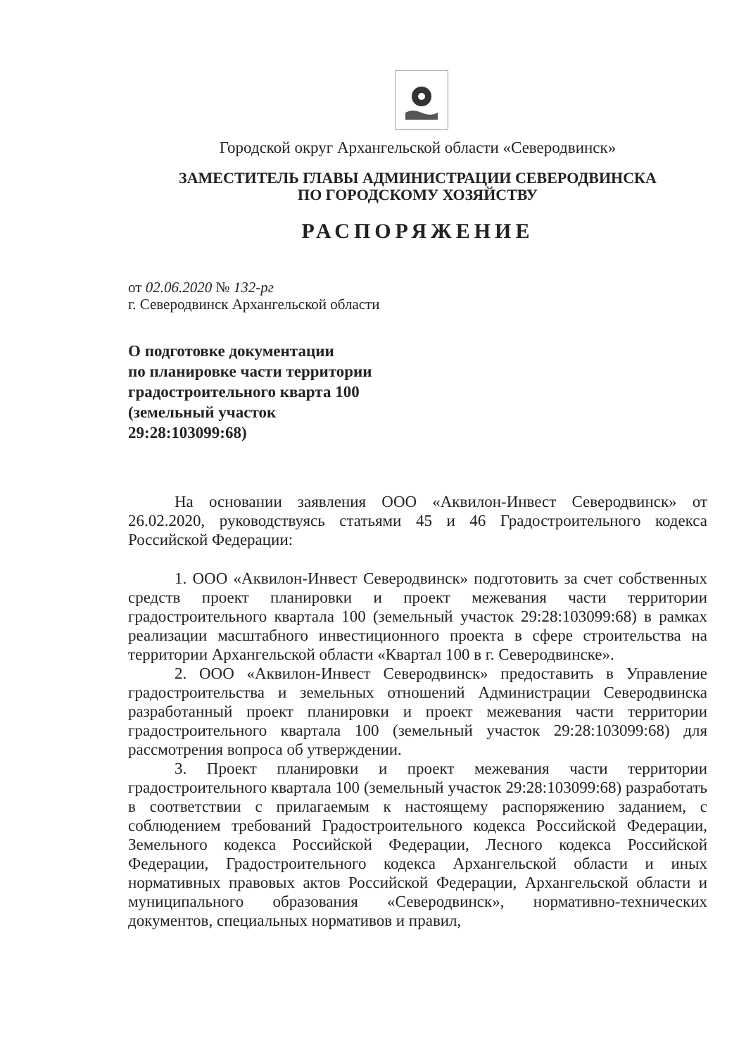Городской округ Архангельской области «Северодвинск»
ЗАМЕСТИТЕЛЬ ГЛАВЫ АДМИНИСТРАЦИИ СЕВЕРОДВИНСКА
ПО ГОРОДСКОМУ ХОЗЯЙСТВУ
РАСПОРЯЖЕНИЕ
от 02.06.2020 № 132-рг
г. Северодвинск Архангельской области
О подготовке документации
по планировке части территории
градостроительного кварта 100
(земельный участок
29:28:103099:68)
На основании заявления ООО «Аквилон-Инвест Северодвинск» от 26.02.2020, руководствуясь статьями 45 и 46 Градостроительного кодекса Российской Федерации:
1. ООО «Аквилон-Инвест Северодвинск» подготовить за счет собственных средств проект планировки и проект межевания части территории градостроительного квартала 100 (земельный участок 29:28:103099:68) в рамках реализации масштабного инвестиционного проекта в сфере строительства на территории Архангельской области «Квартал 100 в г. Северодвинске».
2. ООО «Аквилон-Инвест Северодвинск» предоставить в Управление градостроительства и земельных отношений Администрации Северодвинска разработанный проект планировки и проект межевания части территории градостроительного квартала 100 (земельный участок 29:28:103099:68) для рассмотрения вопроса об утверждении.
3. Проект планировки и проект межевания части территории градостроительного квартала 100 (земельный участок 29:28:103099:68) разработать в соответствии с прилагаемым к настоящему распоряжению заданием, с соблюдением требований Градостроительного кодекса Российской Федерации, Земельного кодекса Российской Федерации, Лесного кодекса Российской Федерации, Градостроительного кодекса Архангельской области и иных нормативных правовых актов Российской Федерации, Архангельской области и муниципального образования «Северодвинск», нормативно-технических документов, специальных нормативов и правил,